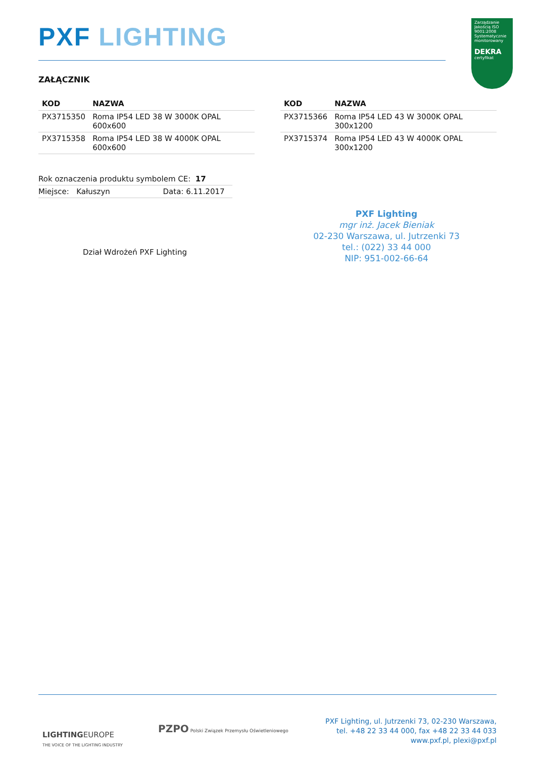PXF LIGHTING
Zarządzanie Jakością ISO 9001:2008
Systematycznie monitorowany
DEKRA
certyfikat
ZAŁĄCZNIK
| KOD | NAZWA |
| --- | --- |
| PX3715350 | Roma IP54 LED 38 W 3000K OPAL 600x600 |
| PX3715358 | Roma IP54 LED 38 W 4000K OPAL 600x600 |
| KOD | NAZWA |
| --- | --- |
| PX3715366 | Roma IP54 LED 43 W 3000K OPAL 300x1200 |
| PX3715374 | Roma IP54 LED 43 W 4000K OPAL 300x1200 |
Rok oznaczenia produktu symbolem CE: 17
Miejsce: Kałuszyn Data: 6.11.2017
Dział Wdrożeń PXF Lighting
PXF Lighting
mgr inż. Jacek Bieniak
02-230 Warszawa, ul. Jutrzenki 73
tel.: (022) 33 44 000
NIP: 951-002-66-64
LIGHTINGEUROPE
THE VOICE OF THE LIGHTING INDUSTRY
PZPO Polski Związek Przemysłu Oświetleniowego
PXF Lighting, ul. Jutrzenki 73, 02-230 Warszawa,
tel. +48 22 33 44 000, fax +48 22 33 44 033
www.pxf.pl, plexi@pxf.pl